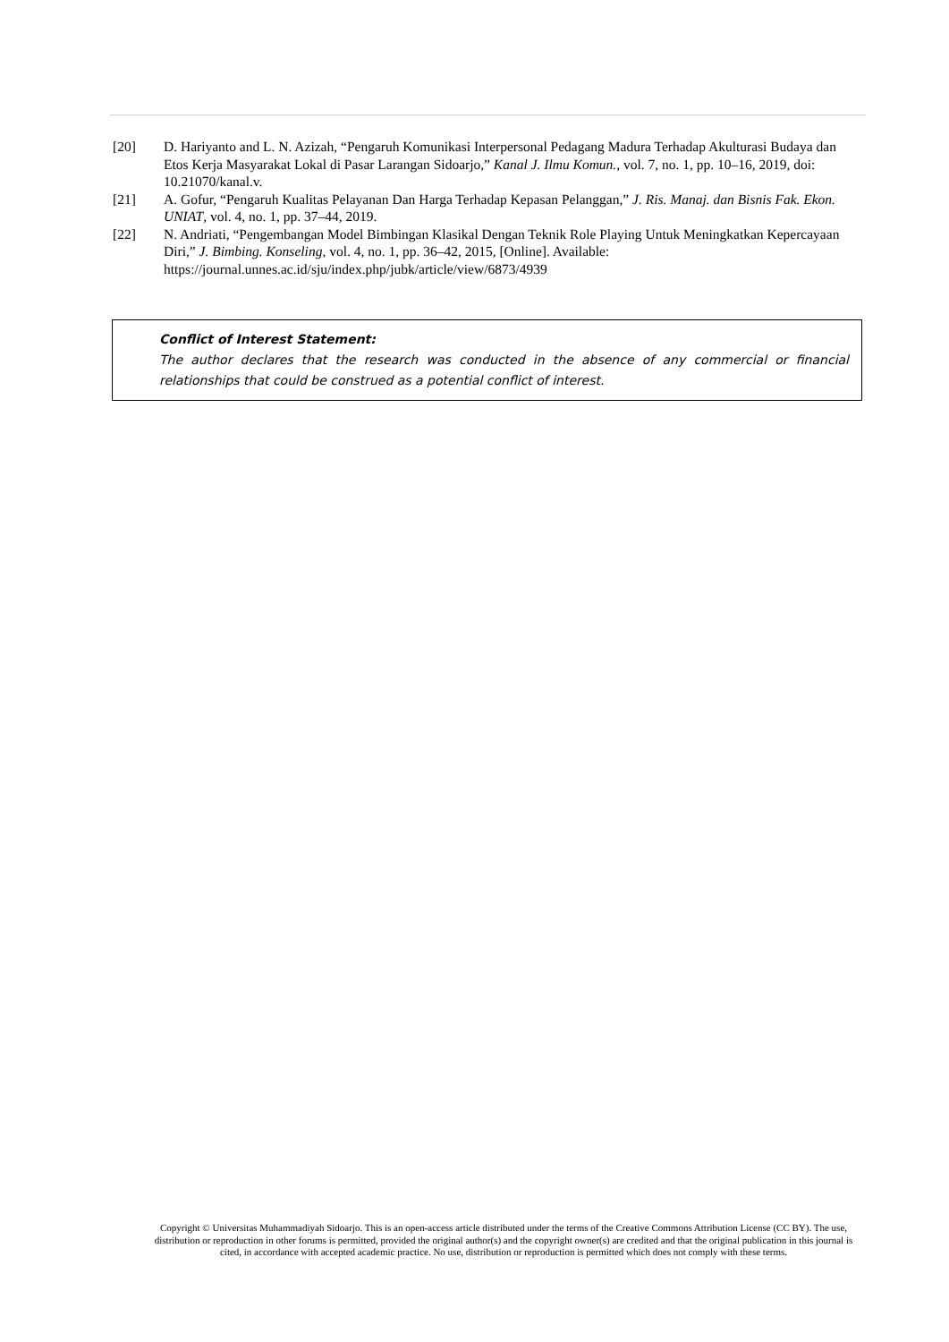[20] D. Hariyanto and L. N. Azizah, “Pengaruh Komunikasi Interpersonal Pedagang Madura Terhadap Akulturasi Budaya dan Etos Kerja Masyarakat Lokal di Pasar Larangan Sidoarjo,” Kanal J. Ilmu Komun., vol. 7, no. 1, pp. 10–16, 2019, doi: 10.21070/kanal.v.
[21] A. Gofur, “Pengaruh Kualitas Pelayanan Dan Harga Terhadap Kepasan Pelanggan,” J. Ris. Manaj. dan Bisnis Fak. Ekon. UNIAT, vol. 4, no. 1, pp. 37–44, 2019.
[22] N. Andriati, “Pengembangan Model Bimbingan Klasikal Dengan Teknik Role Playing Untuk Meningkatkan Kepercayaan Diri,” J. Bimbing. Konseling, vol. 4, no. 1, pp. 36–42, 2015, [Online]. Available: https://journal.unnes.ac.id/sju/index.php/jubk/article/view/6873/4939
Conflict of Interest Statement:
The author declares that the research was conducted in the absence of any commercial or financial relationships that could be construed as a potential conflict of interest.
Copyright © Universitas Muhammadiyah Sidoarjo. This is an open-access article distributed under the terms of the Creative Commons Attribution License (CC BY). The use, distribution or reproduction in other forums is permitted, provided the original author(s) and the copyright owner(s) are credited and that the original publication in this journal is cited, in accordance with accepted academic practice. No use, distribution or reproduction is permitted which does not comply with these terms.